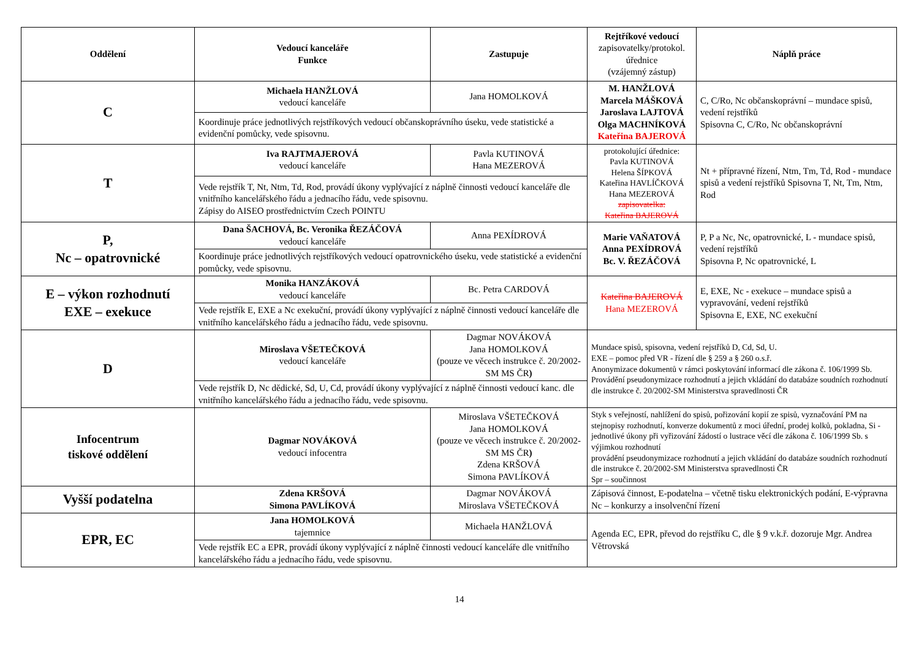| Oddělení | Vedoucí kanceláře Funkce | Zastupuje | Rejtříkové vedoucí zapisovatelky/protokol. úřednice (vzájemný zástup) | Náplň práce |
| --- | --- | --- | --- | --- |
| C | Michaela HANŽLOVÁ vedoucí kanceláře | Jana HOMOLKOVÁ | M. HANŽLOVÁ Marcela MÁŠKOVÁ Jaroslava LAJTOVÁ Olga MACHNÍKOVÁ Kateřina BAJEROVÁ | C, C/Ro, Nc občanskoprávní – mundace spisů, vedení rejstříků Spisovna C, C/Ro, Nc občanskoprávní |
| | Koordinuje práce jednotlivých rejstříkových vedoucí občanskoprávního úseku, vede statistické a evidenční pomůcky, vede spisovnu. | | | |
| T | Iva RAJTMAJEROVÁ vedoucí kanceláře | Pavla KUTINOVÁ Hana MEZEROVÁ | protokolující úřednice: Pavla KUTINOVÁ Helena ŠÍPKOVÁ Kateřina HAVLÍČKOVÁ Hana MEZEROVÁ zapisovatelka: Kateřina BAJEROVÁ | Nt + přípravné řízení, Ntm, Tm, Td, Rod - mundace spisů a vedení rejstříků Spisovna T, Nt, Tm, Ntm, Rod |
| | Vede rejstřík T, Nt, Ntm, Td, Rod, provádí úkony vyplývající z náplně činnosti vedoucí kanceláře dle vnitřního kancelářského řádu a jednacího řádu, vede spisovnu. Zápisy do AISEO prostřednictvím Czech POINTU | | | |
| P, Nc – opatrovnické | Dana ŠACHOVÁ, Bc. Veronika ŘEZÁČOVÁ vedoucí kanceláře | Anna PEXÍDROVÁ | Marie VAŇATOVÁ Anna PEXÍDROVÁ Bc. V. ŘEZÁČOVÁ | P, P a Nc, Nc, opatrovnické, L - mundace spisů, vedení rejstříků Spisovna P, Nc opatrovnické, L |
| | Koordinuje práce jednotlivých rejstříkových vedoucí opatrovnického úseku, vede statistické a evidenční pomůcky, vede spisovnu. | | | |
| E – výkon rozhodnutí EXE – exekuce | Monika HANZÁKOVÁ vedoucí kanceláře | Bc. Petra CARDOVÁ | Kateřina BAJEROVÁ Hana MEZEROVÁ | E, EXE, Nc - exekuce – mundace spisů a vypravování, vedení rejstříků Spisovna E, EXE, NC exekuční |
| | Vede rejstřík E, EXE a Nc exekuční, provádí úkony vyplývající z náplně činnosti vedoucí kanceláře dle vnitřního kancelářského řádu a jednacího řádu, vede spisovnu. | | | |
| D | Miroslava VŠETEČKOVÁ vedoucí kanceláře | Dagmar NOVÁKOVÁ Jana HOMOLKOVÁ (pouze ve věcech instrukce č. 20/2002-SM MS ČR ) | Mundace spisů, spisovna, vedení rejstříků D, Cd, Sd, U. EXE – pomoc před VR - řízení dle § 259 a § 260 o.s.ř. Anonymizace dokumentů v rámci poskytování informací dle zákona č. 106/1999 Sb. Provádění pseudonymizace rozhodnutí a jejich vkládání do databáze soudních rozhodnutí dle instrukce č. 20/2002-SM Ministerstva spravedlnosti ČR | |
| | Vede rejstřík D, Nc dědické, Sd, U, Cd, provádí úkony vyplývající z náplně činnosti vedoucí kanc. dle vnitřního kancelářského řádu a jednacího řádu, vede spisovnu. | | | |
| Infocentrum tiskové oddělení | Dagmar NOVÁKOVÁ vedoucí infocentra | Miroslava VŠETEČKOVÁ Jana HOMOLKOVÁ (pouze ve věcech instrukce č. 20/2002-SM MS ČR ) Zdena KRŠOVÁ Simona PAVLÍKOVÁ | Styk s veřejností, nahlížení do spisů, pořizování kopií ze spisů, vyznačování PM na stejnopisy rozhodnutí, konverze dokumentů z moci úřední, prodej kolků, pokladna, Si - jednotlivé úkony při vyřizování žádostí o lustrace věcí dle zákona č. 106/1999 Sb. s výjimkou rozhodnutí provádění pseudonymizace rozhodnutí a jejich vkládání do databáze soudních rozhodnutí dle instrukce č. 20/2002-SM Ministerstva spravedlnosti ČR Spr – součinnost | |
| Vyšší podatelna | Zdena KRŠOVÁ Simona PAVLÍKOVÁ | Dagmar NOVÁKOVÁ Miroslava VŠETEČKOVÁ | Zápisová činnost, E-podatelna – včetně tisku elektronických podání, E-výpravna Nc – konkurzy a insolvenční řízení | |
| EPR, EC | Jana HOMOLKOVÁ tajemnice | Michaela HANŽLOVÁ | Agenda EC, EPR, převod do rejstříku C, dle § 9 v.k.ř. dozoruje Mgr. Andrea Větrovská | |
| | Vede rejstřík EC a EPR, provádí úkony vyplývající z náplně činnosti vedoucí kanceláře dle vnitřního kancelářského řádu a jednacího řádu, vede spisovnu. | | | |
14